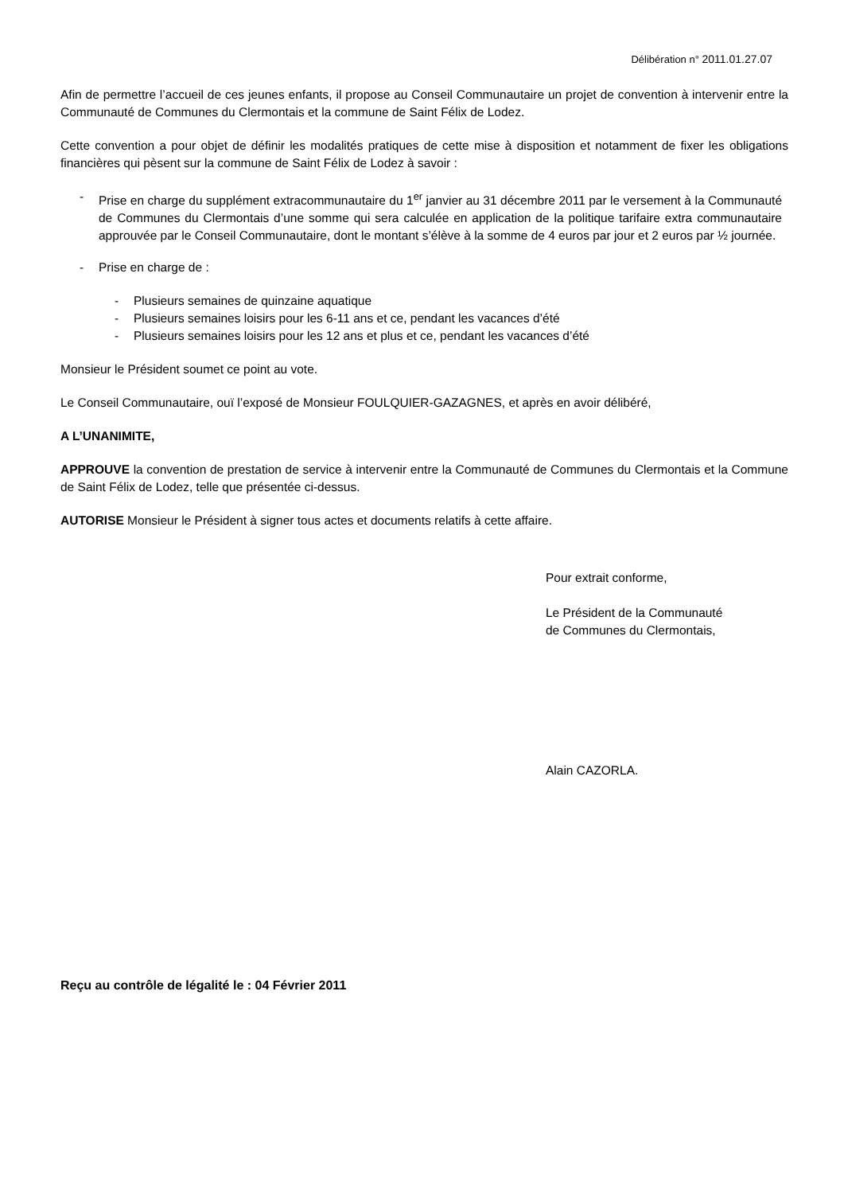Délibération n° 2011.01.27.07
Afin de permettre l’accueil de ces jeunes enfants, il propose au Conseil Communautaire un projet de convention à intervenir entre la Communauté de Communes du Clermontais et la commune de Saint Félix de Lodez.
Cette convention a pour objet de définir les modalités pratiques de cette mise à disposition et notamment de fixer les obligations financières qui pèsent sur la commune de Saint Félix de Lodez à savoir :
- Prise en charge du supplément extracommunautaire du 1<sup>er</sup> janvier au 31 décembre 2011 par le versement à la Communauté de Communes du Clermontais d’une somme qui sera calculée en application de la politique tarifaire extra communautaire approuvée par le Conseil Communautaire, dont le montant s’élève à la somme de 4 euros par jour et 2 euros par ½ journée.
- Prise en charge de :
- Plusieurs semaines de quinzaine aquatique
- Plusieurs semaines loisirs pour les 6-11 ans et ce, pendant les vacances d’été
- Plusieurs semaines loisirs pour les 12 ans et plus et ce, pendant les vacances d’été
Monsieur le Président soumet ce point au vote.
Le Conseil Communautaire, ouï l’exposé de Monsieur FOULQUIER-GAZAGNES, et après en avoir délibéré,
A L’UNANIMITE,
APPROUVE la convention de prestation de service à intervenir entre la Communauté de Communes du Clermontais et la Commune de Saint Félix de Lodez, telle que présentée ci-dessus.
AUTORISE Monsieur le Président à signer tous actes et documents relatifs à cette affaire.
Pour extrait conforme,
Le Président de la Communauté
de Communes du Clermontais,
Alain CAZORLA.
Reçu au contrôle de légalité le : 04 Février 2011